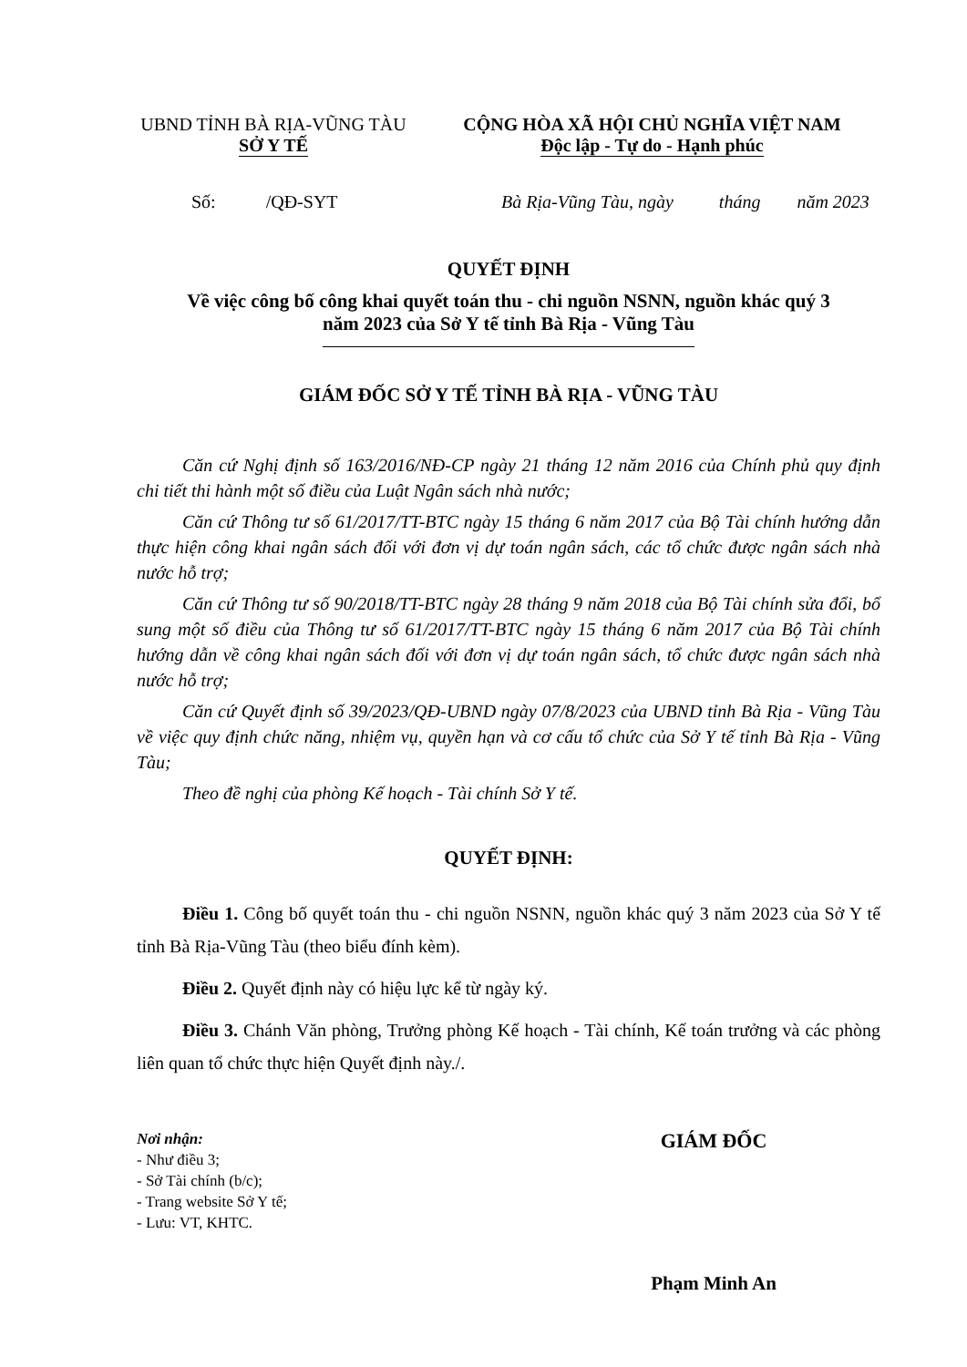UBND TỈNH BÀ RỊA-VŨNG TÀU
SỞ Y TẾ
CỘNG HÒA XÃ HỘI CHỦ NGHĨA VIỆT NAM
Độc lập - Tự do - Hạnh phúc
Số: /QĐ-SYT Bà Rịa-Vũng Tàu, ngày tháng năm 2023
QUYẾT ĐỊNH
Về việc công bố công khai quyết toán thu - chi nguồn NSNN, nguồn khác quý 3
năm 2023 của Sở Y tế tỉnh Bà Rịa - Vũng Tàu
GIÁM ĐỐC SỞ Y TẾ TỈNH BÀ RỊA - VŨNG TÀU
Căn cứ Nghị định số 163/2016/NĐ-CP ngày 21 tháng 12 năm 2016 của Chính phủ quy định chi tiết thi hành một số điều của Luật Ngân sách nhà nước;
Căn cứ Thông tư số 61/2017/TT-BTC ngày 15 tháng 6 năm 2017 của Bộ Tài chính hướng dẫn thực hiện công khai ngân sách đối với đơn vị dự toán ngân sách, các tổ chức được ngân sách nhà nước hỗ trợ;
Căn cứ Thông tư số 90/2018/TT-BTC ngày 28 tháng 9 năm 2018 của Bộ Tài chính sửa đổi, bổ sung một số điều của Thông tư số 61/2017/TT-BTC ngày 15 tháng 6 năm 2017 của Bộ Tài chính hướng dẫn về công khai ngân sách đối với đơn vị dự toán ngân sách, tổ chức được ngân sách nhà nước hỗ trợ;
Căn cứ Quyết định số 39/2023/QĐ-UBND ngày 07/8/2023 của UBND tỉnh Bà Rịa - Vũng Tàu về việc quy định chức năng, nhiệm vụ, quyền hạn và cơ cấu tổ chức của Sở Y tế tỉnh Bà Rịa - Vũng Tàu;
Theo đề nghị của phòng Kế hoạch - Tài chính Sở Y tế.
QUYẾT ĐỊNH:
Điều 1. Công bố quyết toán thu - chi nguồn NSNN, nguồn khác quý 3 năm 2023 của Sở Y tế tỉnh Bà Rịa-Vũng Tàu (theo biểu đính kèm).
Điều 2. Quyết định này có hiệu lực kể từ ngày ký.
Điều 3. Chánh Văn phòng, Trưởng phòng Kế hoạch - Tài chính, Kế toán trưởng và các phòng liên quan tổ chức thực hiện Quyết định này./.
Nơi nhận:
- Như điều 3;
- Sở Tài chính (b/c);
- Trang website Sở Y tế;
- Lưu: VT, KHTC.
GIÁM ĐỐC
Phạm Minh An